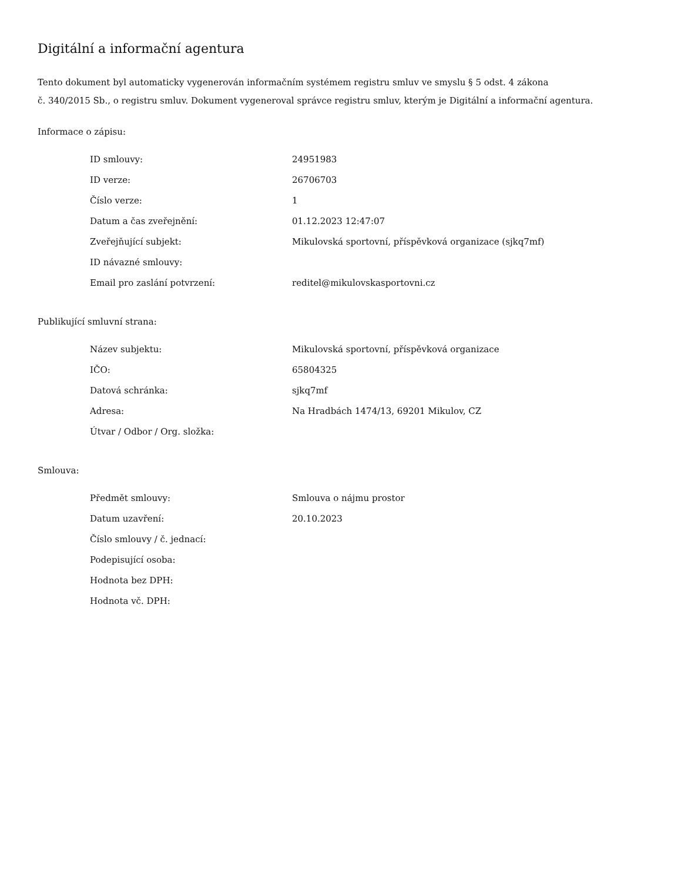Digitální a informační agentura
Tento dokument byl automaticky vygenerován informačním systémem registru smluv ve smyslu § 5 odst. 4 zákona
č. 340/2015 Sb., o registru smluv. Dokument vygeneroval správce registru smluv, kterým je Digitální a informační agentura.
Informace o zápisu:
| ID smlouvy: | 24951983 |
| ID verze: | 26706703 |
| Číslo verze: | 1 |
| Datum a čas zveřejnění: | 01.12.2023 12:47:07 |
| Zveřejňující subjekt: | Mikulovská sportovní, příspěvková organizace (sjkq7mf) |
| ID návazné smlouvy: | |
| Email pro zaslání potvrzení: | reditel@mikulovskasportovni.cz |
Publikující smluvní strana:
| Název subjektu: | Mikulovská sportovní, příspěvková organizace |
| IČO: | 65804325 |
| Datová schránka: | sjkq7mf |
| Adresa: | Na Hradbách 1474/13, 69201 Mikulov, CZ |
| Útvar / Odbor / Org. složka: | |
Smlouva:
| Předmět smlouvy: | Smlouva o nájmu prostor |
| Datum uzavření: | 20.10.2023 |
| Číslo smlouvy / č. jednací: | |
| Podepisující osoba: | |
| Hodnota bez DPH: | |
| Hodnota vč. DPH: | |